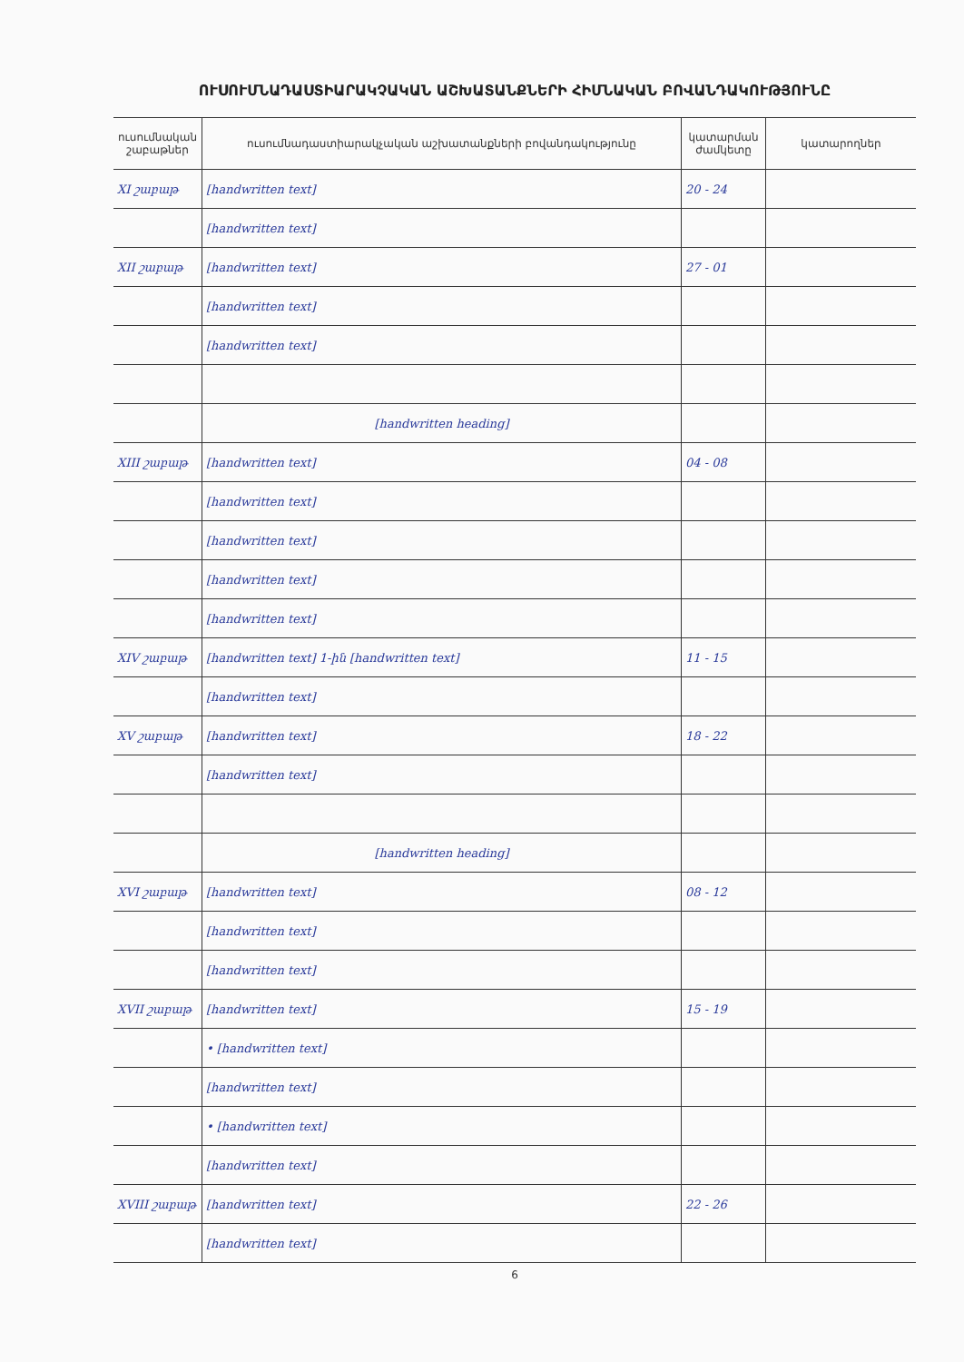ՈՒՍՈՒՄՆԱԴԱՍՏԻԱՐԱԿՉԱԿԱՆ ԱՇԽԱՏԱՆՔՆԵՐԻ ՀԻՄՆԱԿԱՆ ԲՈՎԱՆԴԱԿՈՒԹՅՈՒՆԸ
| ուսումնական շաբաթներ | ուսումնադաստիարակչական աշխատանքների բովանդակությունը | կատարման ժամկետը | կատարողներ |
| --- | --- | --- | --- |
| XI շաբաթ | [handwritten text] | 20 - 24 | |
| | [handwritten text] | | |
| XII շաբաթ | [handwritten text] | 27 - 01 | |
| | [handwritten text] | | |
| | [handwritten text] | | |
| | [handwritten heading] | | |
| XIII շաբաթ | [handwritten text] | 04 - 08 | |
| | [handwritten text] | | |
| | [handwritten text] | | |
| | [handwritten text] | | |
| | [handwritten text] | | |
| XIV շաբաթ | [handwritten text] 1-ին [handwritten text] | 11 - 15 | |
| | [handwritten text] | | |
| XV շաբաթ | [handwritten text] | 18 - 22 | |
| | [handwritten text] | | |
| | [handwritten heading] | | |
| XVI շաբաթ | [handwritten text] | 08 - 12 | |
| | [handwritten text] | | |
| | [handwritten text] | | |
| XVII շաբաթ | [handwritten text] | 15 - 19 | |
| | • [handwritten text] | | |
| | [handwritten text] | | |
| | • [handwritten text] | | |
| | [handwritten text] | | |
| XVIII շաբաթ | [handwritten text] | 22 - 26 | |
| | [handwritten text] | | |
6